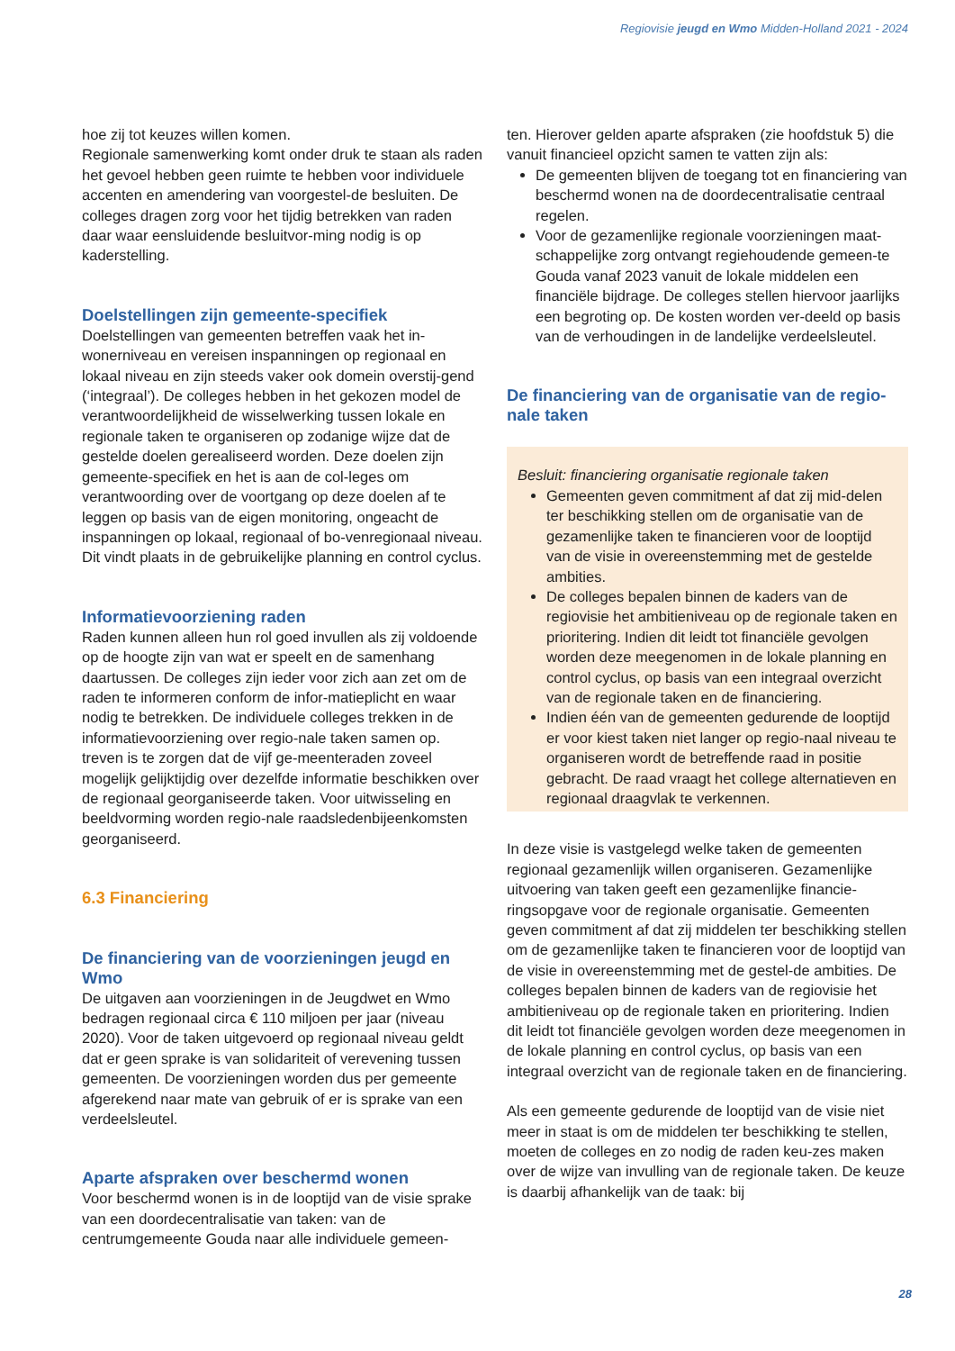Regiovisie jeugd en Wmo Midden-Holland 2021 - 2024
hoe zij tot keuzes willen komen.
Regionale samenwerking komt onder druk te staan als raden het gevoel hebben geen ruimte te hebben voor individuele accenten en amendering van voorgestel-de besluiten. De colleges dragen zorg voor het tijdig betrekken van raden daar waar eensluidende besluitvor-ming nodig is op kaderstelling.
Doelstellingen zijn gemeente-specifiek
Doelstellingen van gemeenten betreffen vaak het in-wonerniveau en vereisen inspanningen op regionaal en lokaal niveau en zijn steeds vaker ook domein overstij-gend (‘integraal’). De colleges hebben in het gekozen model de verantwoordelijkheid de wisselwerking tussen lokale en regionale taken te organiseren op zodanige wijze dat de gestelde doelen gerealiseerd worden. Deze doelen zijn gemeente-specifiek en het is aan de col-leges om verantwoording over de voortgang op deze doelen af te leggen op basis van de eigen monitoring, ongeacht de inspanningen op lokaal, regionaal of bo-venregionaal niveau. Dit vindt plaats in de gebruikelijke planning en control cyclus.
Informatievoorziening raden
Raden kunnen alleen hun rol goed invullen als zij voldoende op de hoogte zijn van wat er speelt en de samenhang daartussen. De colleges zijn ieder voor zich aan zet om de raden te informeren conform de infor-matieplicht en waar nodig te betrekken. De individuele colleges trekken in de informatievoorziening over regio-nale taken samen op. treven is te zorgen dat de vijf ge-meenteraden zoveel mogelijk gelijktijdig over dezelfde informatie beschikken over de regionaal georganiseerde taken. Voor uitwisseling en beeldvorming worden regio-nale raadsledenbijeenkomsten georganiseerd.
6.3 Financiering
De financiering van de voorzieningen jeugd en Wmo
De uitgaven aan voorzieningen in de Jeugdwet en Wmo bedragen regionaal circa € 110 miljoen per jaar (niveau 2020). Voor de taken uitgevoerd op regionaal niveau geldt dat er geen sprake is van solidariteit of verevening tussen gemeenten. De voorzieningen worden dus per gemeente afgerekend naar mate van gebruik of er is sprake van een verdeelsleutel.
Aparte afspraken over beschermd wonen
Voor beschermd wonen is in de looptijd van de visie sprake van een doordecentralisatie van taken: van de centrumgemeente Gouda naar alle individuele gemeen-
ten. Hierover gelden aparte afspraken (zie hoofdstuk 5) die vanuit financieel opzicht samen te vatten zijn als:
De gemeenten blijven de toegang tot en financiering van beschermd wonen na de doordecentralisatie centraal regelen.
Voor de gezamenlijke regionale voorzieningen maat-schappelijke zorg ontvangt regiehoudende gemeen-te Gouda vanaf 2023 vanuit de lokale middelen een financiële bijdrage. De colleges stellen hiervoor jaarlijks een begroting op. De kosten worden ver-deeld op basis van de verhoudingen in de landelijke verdeelsleutel.
De financiering van de organisatie van de regio-nale taken
Besluit: financiering organisatie regionale taken
Gemeenten geven commitment af dat zij mid-delen ter beschikking stellen om de organisatie van de gezamenlijke taken te financieren voor de looptijd van de visie in overeenstemming met de gestelde ambities.
De colleges bepalen binnen de kaders van de regiovisie het ambitieniveau op de regionale taken en prioritering. Indien dit leidt tot financiële gevolgen worden deze meegenomen in de lokale planning en control cyclus, op basis van een integraal overzicht van de regionale taken en de financiering.
Indien één van de gemeenten gedurende de looptijd er voor kiest taken niet langer op regio-naal niveau te organiseren wordt de betreffende raad in positie gebracht. De raad vraagt het college alternatieven en regionaal draagvlak te verkennen.
In deze visie is vastgelegd welke taken de gemeenten regionaal gezamenlijk willen organiseren. Gezamenlijke uitvoering van taken geeft een gezamenlijke financie-ringsopgave voor de regionale organisatie. Gemeenten geven commitment af dat zij middelen ter beschikking stellen om de gezamenlijke taken te financieren voor de looptijd van de visie in overeenstemming met de gestel-de ambities. De colleges bepalen binnen de kaders van de regiovisie het ambitieniveau op de regionale taken en prioritering. Indien dit leidt tot financiële gevolgen worden deze meegenomen in de lokale planning en control cyclus, op basis van een integraal overzicht van de regionale taken en de financiering.
Als een gemeente gedurende de looptijd van de visie niet meer in staat is om de middelen ter beschikking te stellen, moeten de colleges en zo nodig de raden keu-zes maken over de wijze van invulling van de regionale taken. De keuze is daarbij afhankelijk van de taak: bij
28